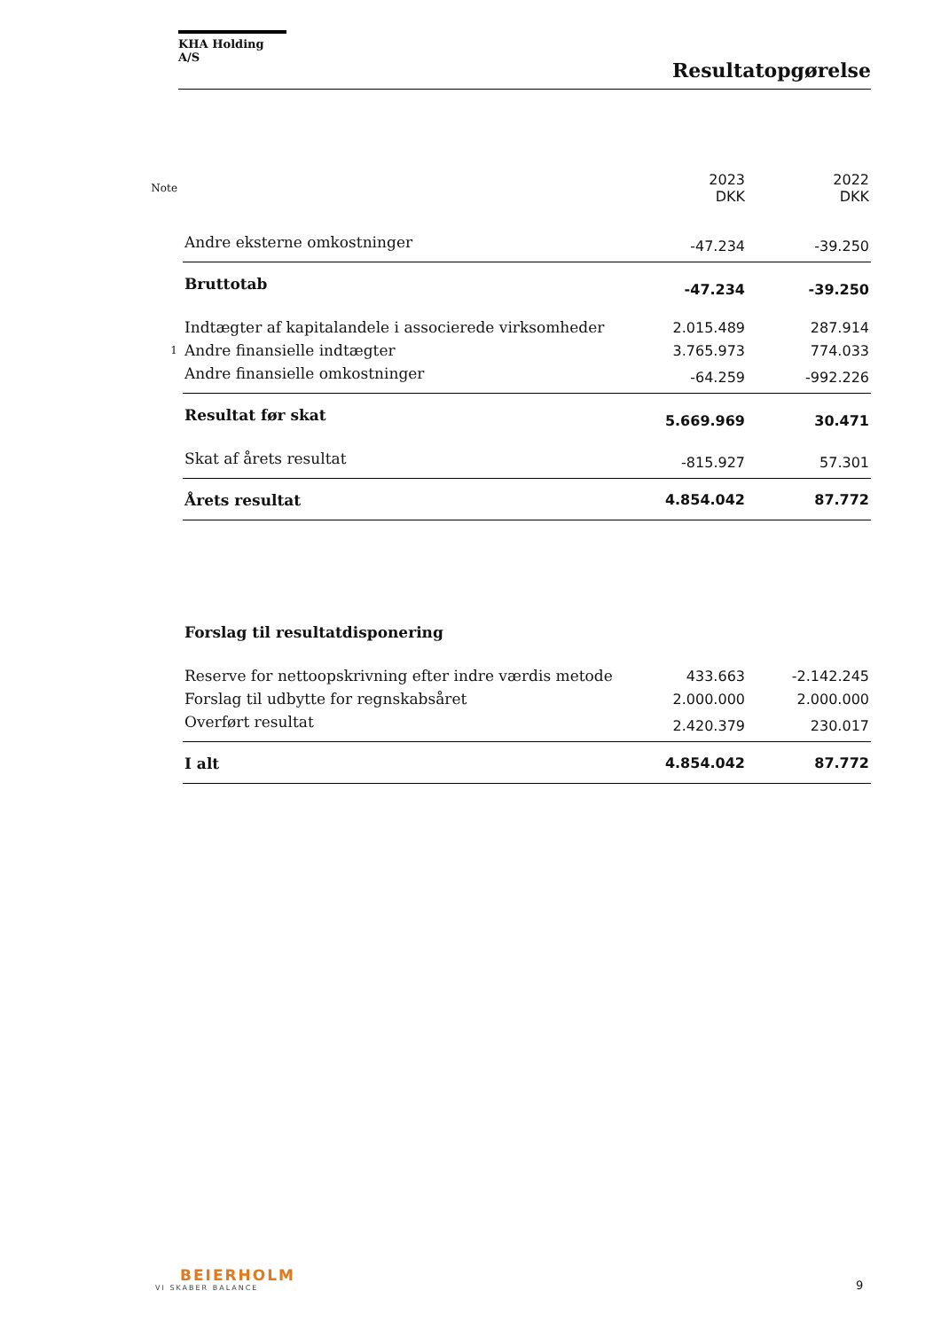KHA Holding A/S
Resultatopgørelse
| Note | | 2023 DKK | 2022 DKK |
| --- | --- | --- | --- |
| | Andre eksterne omkostninger | -47.234 | -39.250 |
| | Bruttotab | -47.234 | -39.250 |
| | Indtægter af kapitalandele i associerede virksomheder | 2.015.489 | 287.914 |
| 1 | Andre finansielle indtægter | 3.765.973 | 774.033 |
| | Andre finansielle omkostninger | -64.259 | -992.226 |
| | Resultat før skat | 5.669.969 | 30.471 |
| | Skat af årets resultat | -815.927 | 57.301 |
| | Årets resultat | 4.854.042 | 87.772 |
| | Forslag til resultatdisponering | | |
| | Reserve for nettoopskrivning efter indre værdis metode | 433.663 | -2.142.245 |
| | Forslag til udbytte for regnskabsåret | 2.000.000 | 2.000.000 |
| | Overført resultat | 2.420.379 | 230.017 |
| | I alt | 4.854.042 | 87.772 |
BEIERHOLM
VI SKABER BALANCE
9